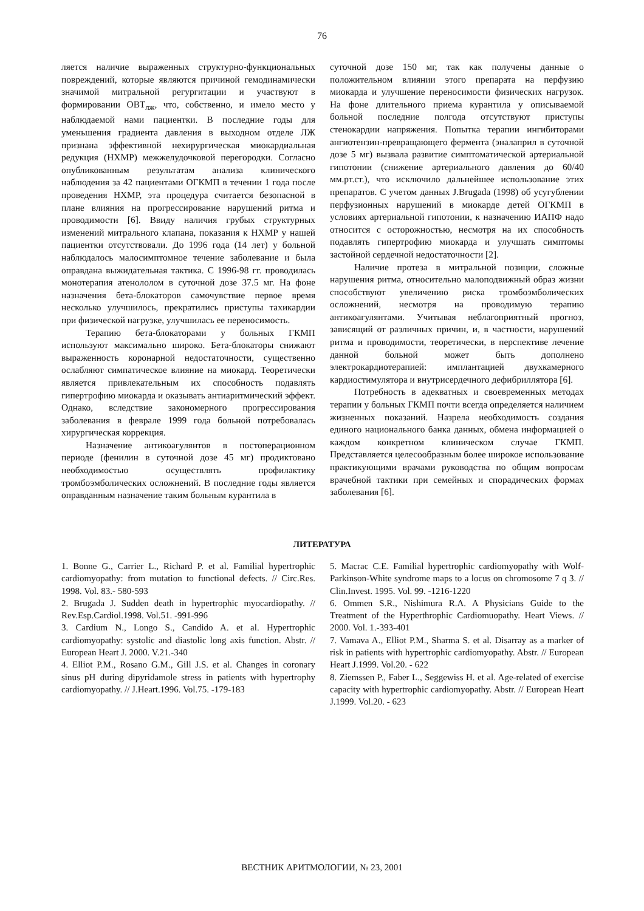76
ляется наличие выраженных структурно-функциональных повреждений, которые являются причиной гемодинамически значимой митральной регургитации и участвуют в формировании ОВТ<sub>лж</sub>, что, собственно, и имело место у наблюдаемой нами пациентки. В последние годы для уменьшения градиента давления в выходном отделе ЛЖ признана эффективной нехирургическая миокардиальная редукция (НХМР) межжелудочковой перегородки. Согласно опубликованным результатам анализа клинического наблюдения за 42 пациентами ОГКМП в течении 1 года после проведения НХМР, эта процедура считается безопасной в плане влияния на прогрессирование нарушений ритма и проводимости [6]. Ввиду наличия грубых структурных изменений митрального клапана, показания к НХМР у нашей пациентки отсутствовали. До 1996 года (14 лет) у больной наблюдалось малосимптомное течение заболевание и была оправдана выжидательная тактика. С 1996-98 гг. проводилась монотерапия атенололом в суточной дозе 37.5 мг. На фоне назначения бета-блокаторов самочувствие первое время несколько улучшилось, прекратились приступы тахикардии при физической нагрузке, улучшилась ее переносимость.
Терапию бета-блокаторами у больных ГКМП используют максимально широко. Бета-блокаторы снижают выраженность коронарной недостаточности, существенно ослабляют симпатическое влияние на миокард. Теоретически является привлекательным их способность подавлять гипертрофию миокарда и оказывать антиаритмический эффект. Однако, вследствие закономерного прогрессирования заболевания в феврале 1999 года больной потребовалась хирургическая коррекция.
Назначение антикоагулянтов в постоперационном периоде (фенилин в суточной дозе 45 мг) продиктовано необходимостью осуществлять профилактику тромбоэмболических осложнений. В последние годы является оправданным назначение таким больным курантила в
суточной дозе 150 мг, так как получены данные о положительном влиянии этого препарата на перфузию миокарда и улучшение переносимости физических нагрузок. На фоне длительного приема курантила у описываемой больной последние полгода отсутствуют приступы стенокардии напряжения. Попытка терапии ингибиторами ангиотензин-превращающего фермента (эналаприл в суточной дозе 5 мг) вызвала развитие симптоматической артериальной гипотонии (снижение артериального давления до 60/40 мм.рт.ст.), что исключило дальнейшее использование этих препаратов. С учетом данных J.Brugada (1998) об усугублении перфузионных нарушений в миокарде детей ОГКМП в условиях артериальной гипотонии, к назначению ИАПФ надо относится с осторожностью, несмотря на их способность подавлять гипертрофию миокарда и улучшать симптомы застойной сердечной недостаточности [2].
Наличие протеза в митральной позиции, сложные нарушения ритма, относительно малоподвижный образ жизни способствуют увеличению риска тромбоэмболических осложнений, несмотря на проводимую терапию антикоагулянтами. Учитывая неблагоприятный прогноз, зависящий от различных причин, и, в частности, нарушений ритма и проводимости, теоретически, в перспективе лечение данной больной может быть дополнено электрокардиотерапией: имплантацией двухкамерного кардиостимулятора и внутрисердечного дефибриллятора [6].
Потребность в адекватных и своевременных методах терапии у больных ГКМП почти всегда определяется наличием жизненных показаний. Назрела необходимость создания единого национального банка данных, обмена информацией о каждом конкретном клиническом случае ГКМП. Представляется целесообразным более широкое использование практикующими врачами руководства по общим вопросам врачебной тактики при семейных и спорадических формах заболевания [6].
ЛИТЕРАТУРА
1. Bonne G., Carrier L., Richard P. et al. Familial hypertrophic cardiomyopathy: from mutation to functional defects. // Circ.Res. 1998. Vol. 83.- 580-593
2. Brugada J. Sudden death in hypertrophic myocardiopathy. // Rev.Esp.Cardiol.1998. Vol.51. -991-996
3. Cardium N., Longo S., Candido A. et al. Hypertrophic cardiomyopathy: systolic and diastolic long axis function. Abstr. // European Heart J. 2000. V.21.-340
4. Elliot P.M., Rosano G.M., Gill J.S. et al. Changes in coronary sinus pH during dipyridamole stress in patients with hypertrophy cardiomyopathy. // J.Heart.1996. Vol.75. -179-183
5. Macrac C.E. Familial hypertrophic cardiomyopathy with Wolf-Parkinson-White syndrome maps to a locus on chromosome 7 q 3. // Clin.Invest. 1995. Vol. 99. -1216-1220
6. Ommen S.R., Nishimura R.A. A Physicians Guide to the Treatment of the Hyperthrophic Cardiomuopathy. Heart Views. // 2000. Vol. 1.-393-401
7. Vamava A., Elliot P.M., Sharma S. et al. Disarray as a marker of risk in patients with hypertrophic cardiomyopathy. Abstr. // European Heart J.1999. Vol.20. - 622
8. Ziemssen P., Faber L., Seggewiss H. et al. Age-related of exercise capacity with hypertrophic cardiomyopathy. Abstr. // European Heart J.1999. Vol.20. - 623
ВЕСТНИК АРИТМОЛОГИИ, № 23, 2001